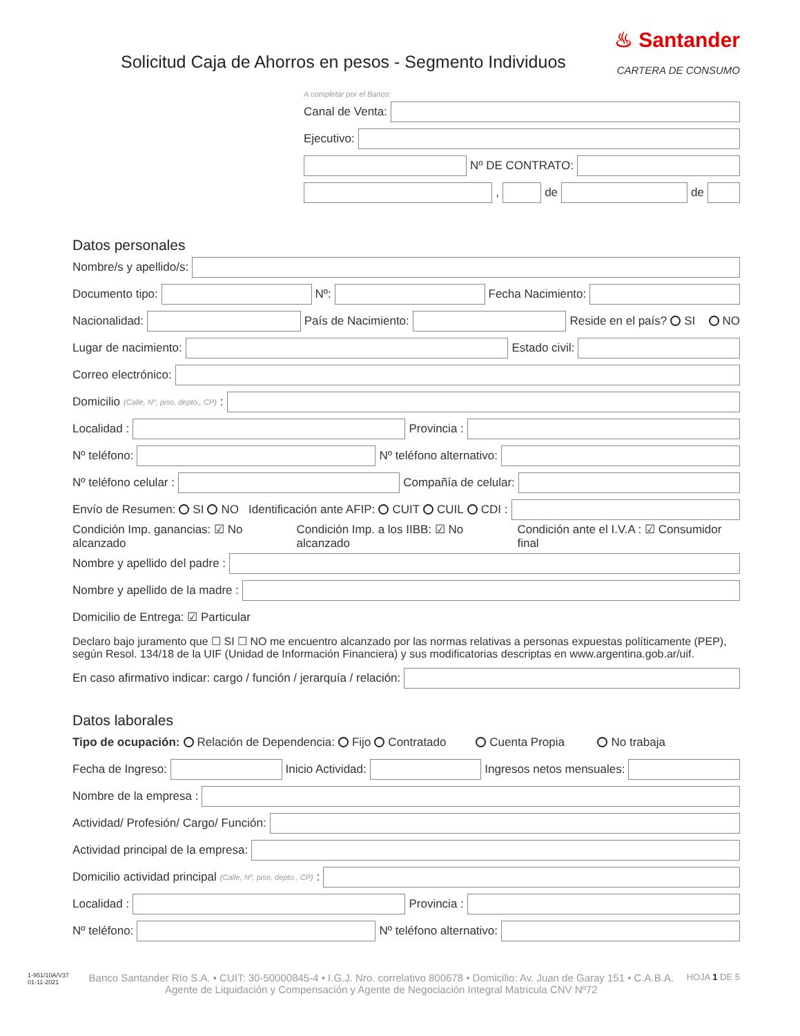Solicitud Caja de Ahorros en pesos - Segmento Individuos
♨ Santander
CARTERA DE CONSUMO
A completar por el Banco:
Canal de Venta:
Ejecutivo:
Nº DE CONTRATO:
,
de
de
Datos personales
Nombre/s y apellido/s:
Documento tipo:
Nº:
Fecha Nacimiento:
Nacionalidad:
País de Nacimiento:
Reside en el país? SI NO
Lugar de nacimiento:
Estado civil:
Correo electrónico:
Domicilio (Calle, Nº, piso, depto., CP):
Localidad :
Provincia :
Nº teléfono:
Nº teléfono alternativo:
Nº teléfono celular :
Compañía de celular:
Envío de Resumen: SI NO Identificación ante AFIP: CUIT CUIL CDI :
Condición Imp. ganancias: ☑ No alcanzado Condición Imp. a los IIBB: ☑ No alcanzado Condición ante el I.V.A : ☑ Consumidor final
Nombre y apellido del padre :
Nombre y apellido de la madre :
Domicilio de Entrega: ☑ Particular
Declaro bajo juramento que ☐ SI ☐ NO me encuentro alcanzado por las normas relativas a personas expuestas políticamente (PEP), según Resol. 134/18 de la UIF (Unidad de Información Financiera) y sus modificatorias descriptas en www.argentina.gob.ar/uif.
En caso afirmativo indicar: cargo / función / jerarquía / relación:
Datos laborales
Tipo de ocupación: Relación de Dependencia: Fijo Contratado Cuenta Propia No trabaja
Fecha de Ingreso:
Inicio Actividad:
Ingresos netos mensuales:
Nombre de la empresa :
Actividad/ Profesión/ Cargo/ Función:
Actividad principal de la empresa:
Domicilio actividad principal (Calle, Nº, piso, depto., CP):
Localidad :
Provincia :
Nº teléfono:
Nº teléfono alternativo:
1-951/10A/V37
01-11-2021
Banco Santander Río S.A. • CUIT: 30-50000845-4 • I.G.J. Nro. correlativo 800678 • Domicilio: Av. Juan de Garay 151 • C.A.B.A.
Agente de Liquidación y Compensación y Agente de Negociación Integral Matricula CNV Nº72
HOJA 1 DE 5